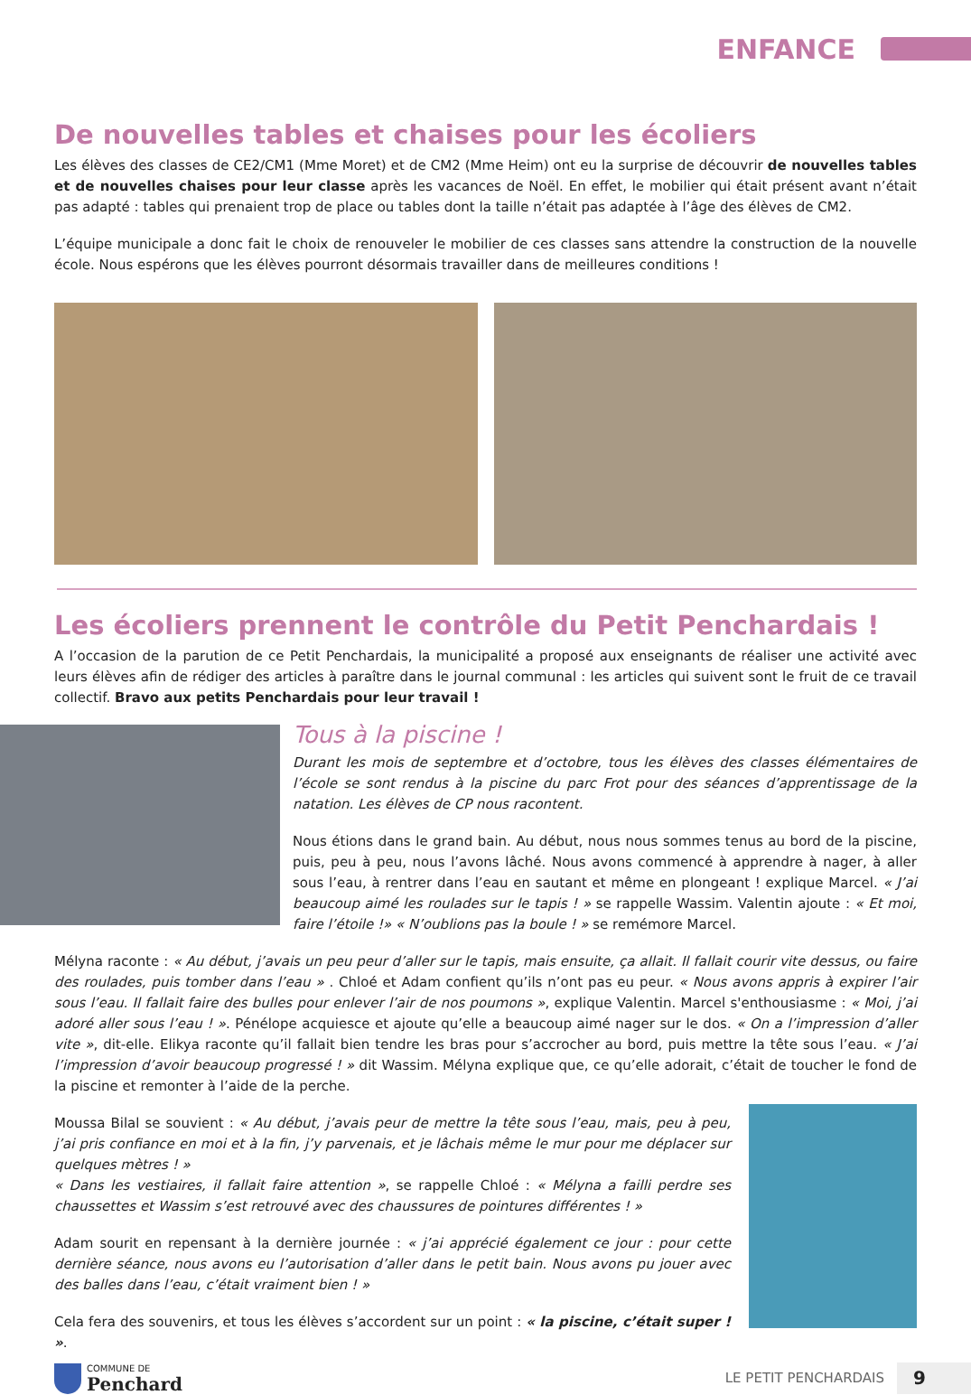ENFANCE
De nouvelles tables et chaises pour les écoliers
Les élèves des classes de CE2/CM1 (Mme Moret) et de CM2 (Mme Heim) ont eu la surprise de découvrir de nouvelles tables et de nouvelles chaises pour leur classe après les vacances de Noël. En effet, le mobilier qui était présent avant n’était pas adapté : tables qui prenaient trop de place ou tables dont la taille n’était pas adaptée à l’âge des élèves de CM2.
L’équipe municipale a donc fait le choix de renouveler le mobilier de ces classes sans attendre la construction de la nouvelle école. Nous espérons que les élèves pourront désormais travailler dans de meilleures conditions !
Les écoliers prennent le contrôle du Petit Penchardais !
A l’occasion de la parution de ce Petit Penchardais, la municipalité a proposé aux enseignants de réaliser une activité avec leurs élèves afin de rédiger des articles à paraître dans le journal communal : les articles qui suivent sont le fruit de ce travail collectif. Bravo aux petits Penchardais pour leur travail !
Tous à la piscine !
Durant les mois de septembre et d’octobre, tous les élèves des classes élémentaires de l’école se sont rendus à la piscine du parc Frot pour des séances d’apprentissage de la natation. Les élèves de CP nous racontent.
Nous étions dans le grand bain. Au début, nous nous sommes tenus au bord de la piscine, puis, peu à peu, nous l’avons lâché. Nous avons commencé à apprendre à nager, à aller sous l’eau, à rentrer dans l’eau en sautant et même en plongeant ! explique Marcel. « J’ai beaucoup aimé les roulades sur le tapis ! » se rappelle Wassim. Valentin ajoute : « Et moi, faire l’étoile !» « N’oublions pas la boule ! » se remémore Marcel.
Mélyna raconte : « Au début, j’avais un peu peur d’aller sur le tapis, mais ensuite, ça allait. Il fallait courir vite dessus, ou faire des roulades, puis tomber dans l’eau » . Chloé et Adam confient qu’ils n’ont pas eu peur. « Nous avons appris à expirer l’air sous l’eau. Il fallait faire des bulles pour enlever l’air de nos poumons », explique Valentin. Marcel s'enthousiasme : « Moi, j’ai adoré aller sous l’eau ! ». Pénélope acquiesce et ajoute qu’elle a beaucoup aimé nager sur le dos. « On a l’impression d’aller vite », dit-elle. Elikya raconte qu’il fallait bien tendre les bras pour s’accrocher au bord, puis mettre la tête sous l’eau. « J’ai l’impression d’avoir beaucoup progressé ! » dit Wassim. Mélyna explique que, ce qu’elle adorait, c’était de toucher le fond de la piscine et remonter à l’aide de la perche.
Moussa Bilal se souvient : « Au début, j’avais peur de mettre la tête sous l’eau, mais, peu à peu, j’ai pris confiance en moi et à la fin, j’y parvenais, et je lâchais même le mur pour me déplacer sur quelques mètres ! »
« Dans les vestiaires, il fallait faire attention », se rappelle Chloé : « Mélyna a failli perdre ses chaussettes et Wassim s’est retrouvé avec des chaussures de pointures différentes ! »
Adam sourit en repensant à la dernière journée : « j’ai apprécié également ce jour : pour cette dernière séance, nous avons eu l’autorisation d’aller dans le petit bain. Nous avons pu jouer avec des balles dans l’eau, c’était vraiment bien ! »
Cela fera des souvenirs, et tous les élèves s’accordent sur un point : « la piscine, c’était super ! ».
COMMUNE DE
Penchard
LE PETIT PENCHARDAIS 9